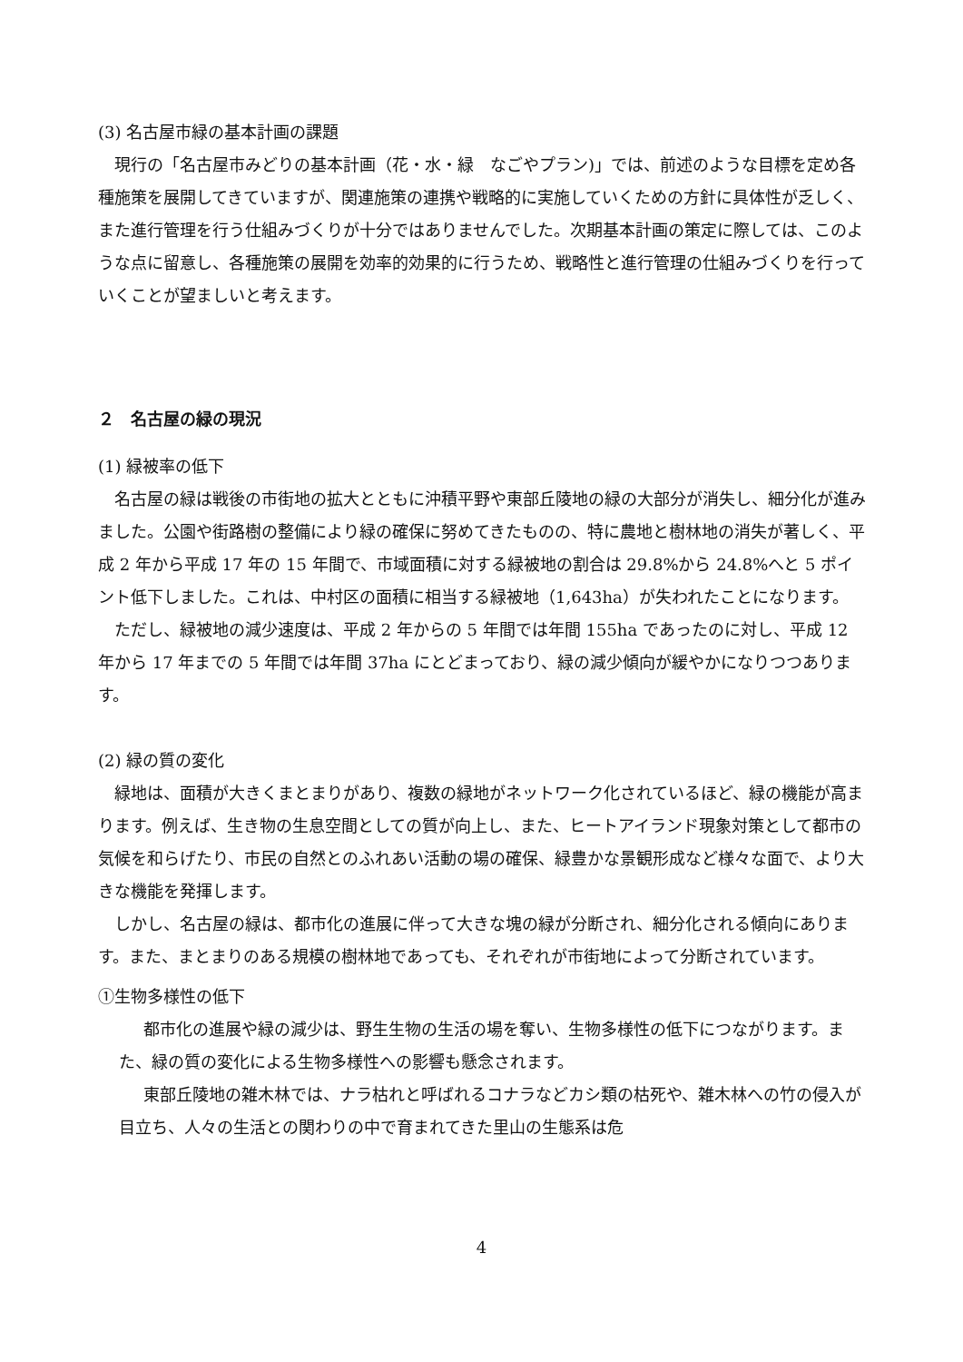(3) 名古屋市緑の基本計画の課題
現行の「名古屋市みどりの基本計画（花・水・緑　なごやプラン)」では、前述のような目標を定め各種施策を展開してきていますが、関連施策の連携や戦略的に実施していくための方針に具体性が乏しく、また進行管理を行う仕組みづくりが十分ではありませんでした。次期基本計画の策定に際しては、このような点に留意し、各種施策の展開を効率的効果的に行うため、戦略性と進行管理の仕組みづくりを行っていくことが望ましいと考えます。
２　名古屋の緑の現況
(1) 緑被率の低下
名古屋の緑は戦後の市街地の拡大とともに沖積平野や東部丘陵地の緑の大部分が消失し、細分化が進みました。公園や街路樹の整備により緑の確保に努めてきたものの、特に農地と樹林地の消失が著しく、平成 2 年から平成 17 年の 15 年間で、市域面積に対する緑被地の割合は 29.8%から 24.8%へと 5 ポイント低下しました。これは、中村区の面積に相当する緑被地（1,643ha）が失われたことになります。
ただし、緑被地の減少速度は、平成 2 年からの 5 年間では年間 155ha であったのに対し、平成 12 年から 17 年までの 5 年間では年間 37ha にとどまっており、緑の減少傾向が緩やかになりつつあります。
(2) 緑の質の変化
緑地は、面積が大きくまとまりがあり、複数の緑地がネットワーク化されているほど、緑の機能が高まります。例えば、生き物の生息空間としての質が向上し、また、ヒートアイランド現象対策として都市の気候を和らげたり、市民の自然とのふれあい活動の場の確保、緑豊かな景観形成など様々な面で、より大きな機能を発揮します。
しかし、名古屋の緑は、都市化の進展に伴って大きな塊の緑が分断され、細分化される傾向にあります。また、まとまりのある規模の樹林地であっても、それぞれが市街地によって分断されています。
①生物多様性の低下
都市化の進展や緑の減少は、野生生物の生活の場を奪い、生物多様性の低下につながります。また、緑の質の変化による生物多様性への影響も懸念されます。
東部丘陵地の雑木林では、ナラ枯れと呼ばれるコナラなどカシ類の枯死や、雑木林への竹の侵入が目立ち、人々の生活との関わりの中で育まれてきた里山の生態系は危
4